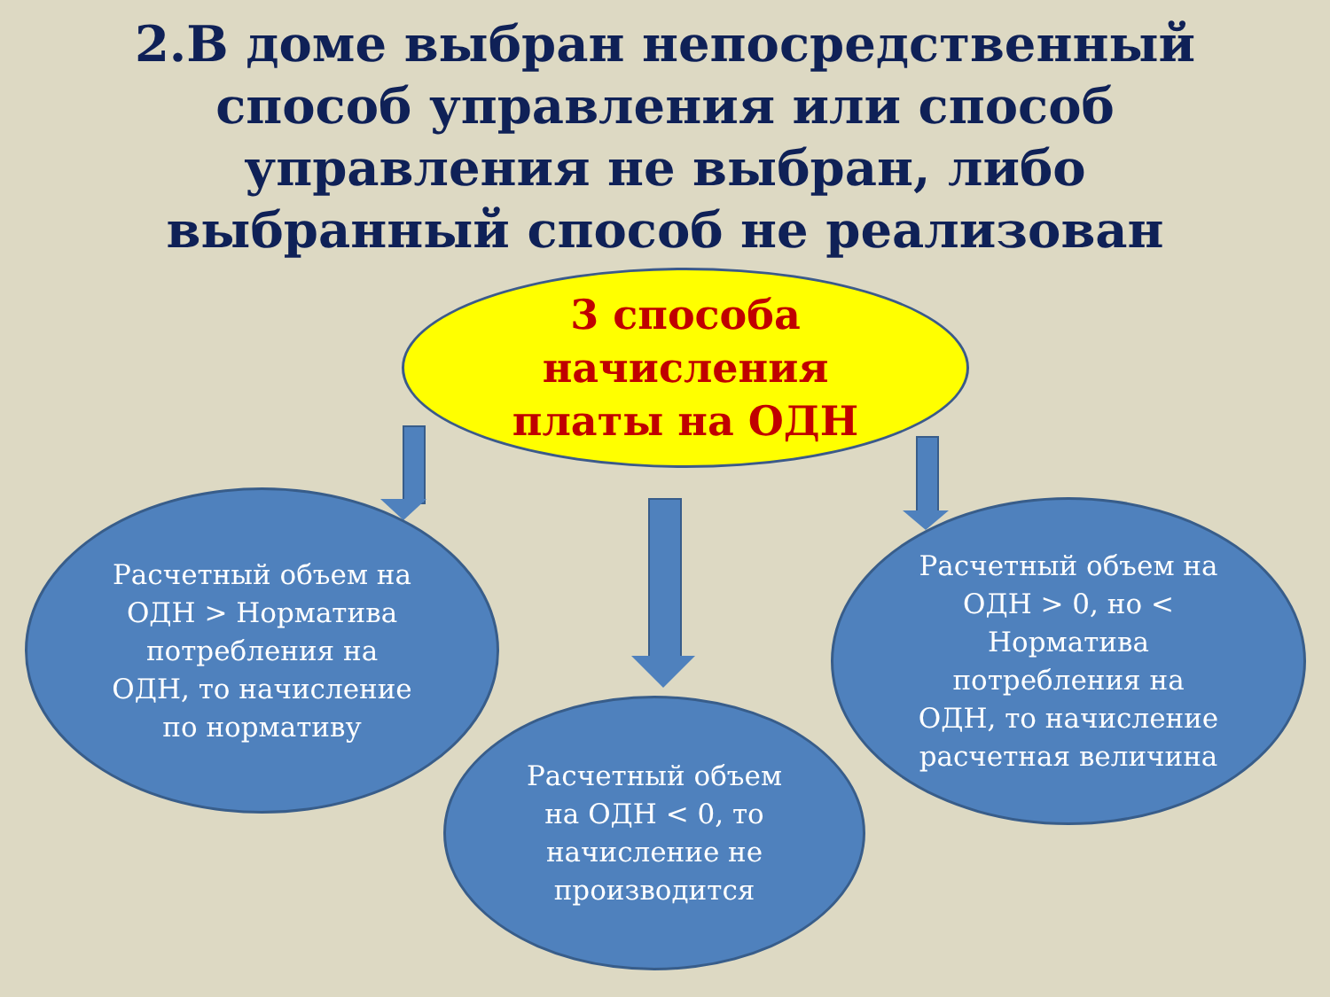2.В доме выбран непосредственный способ управления или способ управления не выбран, либо выбранный способ не реализован
3 способа
начисления
платы на ОДН
Расчетный объем на
ОДН > Норматива
потребления на
ОДН, то начисление
по нормативу
Расчетный объем
на ОДН < 0, то
начисление не
производится
Расчетный объем на
ОДН > 0, но <
Норматива
потребления на
ОДН, то начисление
расчетная величина